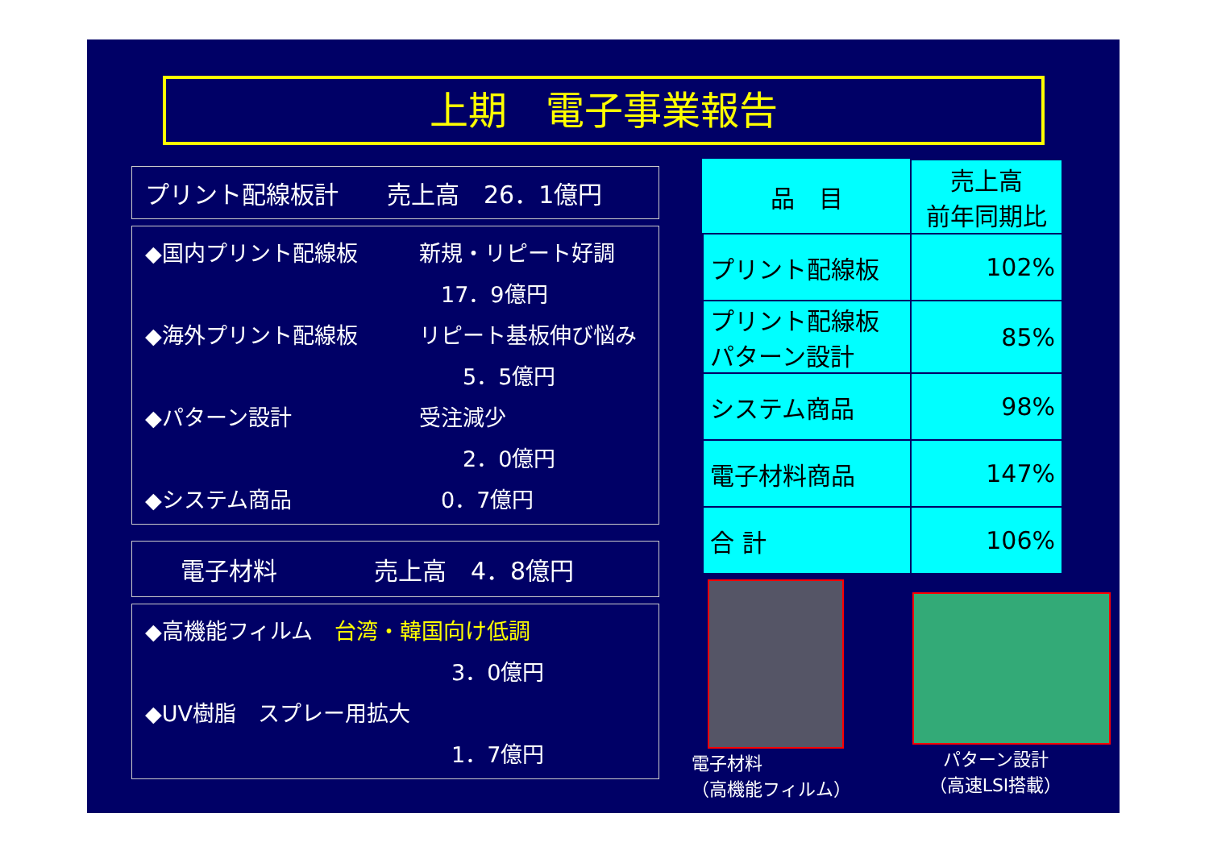上期　電子事業報告
プリント配線板計　　売上高　26．1億円
◆国内プリント配線板 新規・リピート好調
　17．9億円
◆海外プリント配線板 リピート基板伸び悩み
　　5．5億円
◆パターン設計 受注減少
　　2．0億円
◆システム商品　0．7億円
電子材料　　　　売上高　4．8億円
◆高機能フィルム　台湾・韓国向け低調
3．0億円
◆UV樹脂　スプレー用拡大
1．7億円
| 品 目 | 売上高 前年同期比 |
| --- | --- |
| プリント配線板 | 102% |
| プリント配線板 パターン設計 | 85% |
| システム商品 | 98% |
| 電子材料商品 | 147% |
| 合 計 | 106% |
電子材料
（高機能フィルム）
パターン設計
（高速LSI搭載）